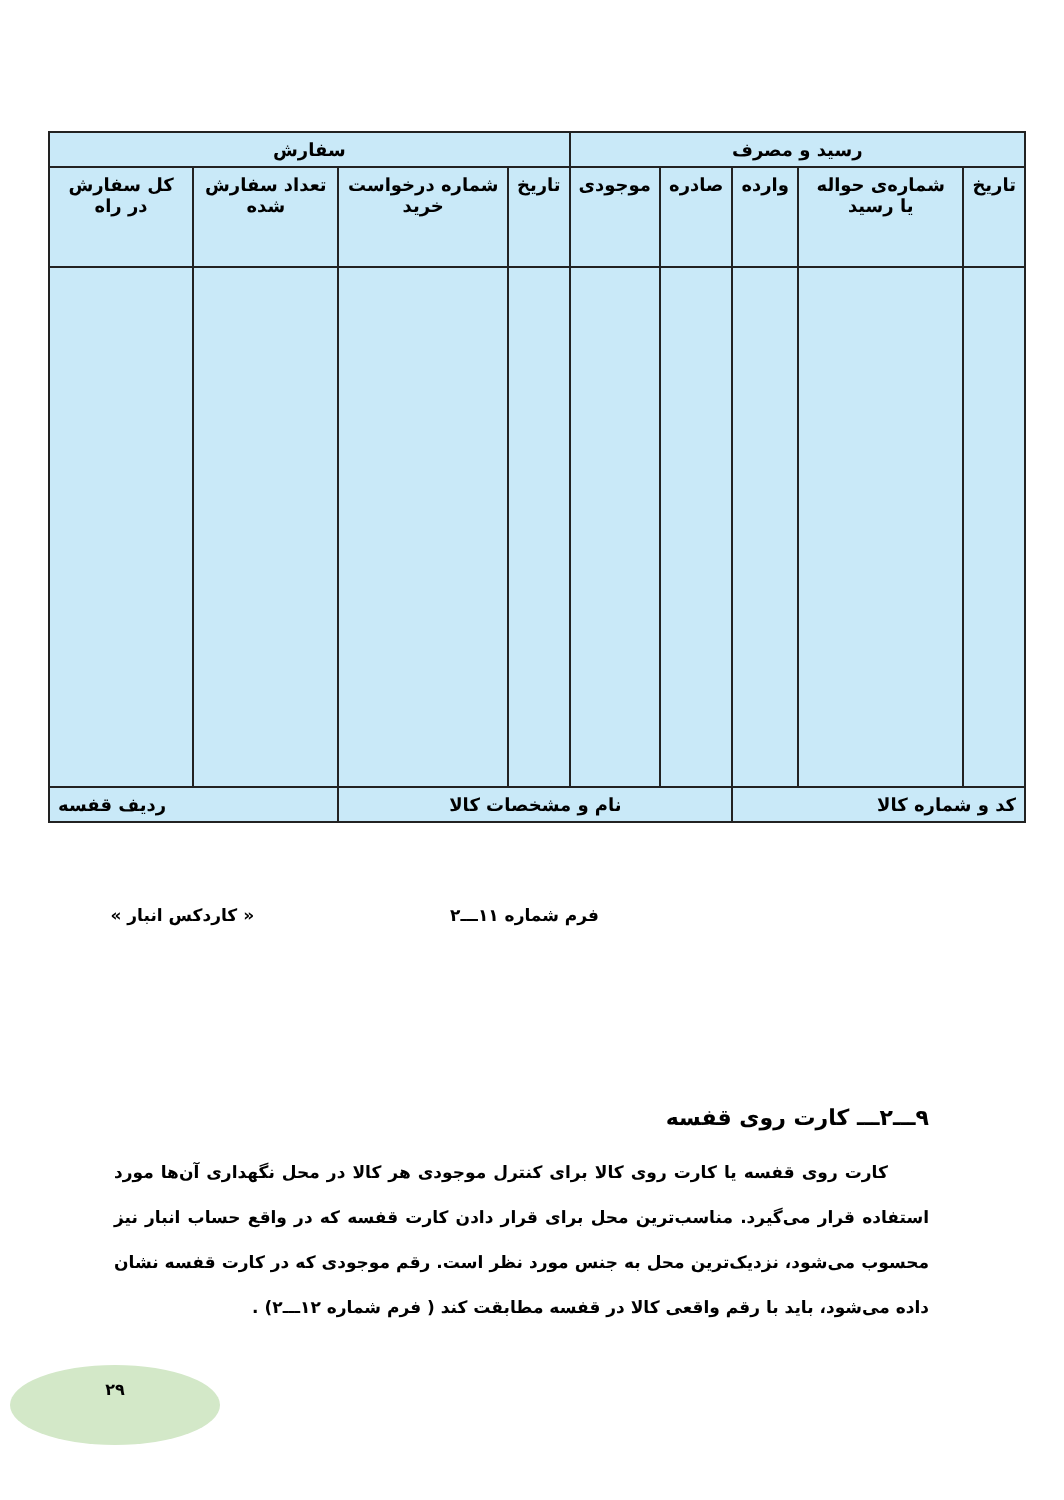| رسید و مصرف | | | | | سفارش | | | |
| --- | --- | --- | --- | --- | --- | --- | --- | --- |
| تاریخ | شماره‌ی حواله یا رسید | وارده | صادره | موجودی | تاریخ | شماره درخواست خرید | تعداد سفارش شده | کل سفارش در راه |
| کد و شماره کالا | | | نام و مشخصات کالا | | | | ردیف قفسه | |
فرم شماره ۱۱ـــ۲ « کاردکس انبار »
۹ـــ۲ـــ کارت روی قفسه
کارت روی قفسه یا کارت روی کالا برای کنترل موجودی هر کالا در محل نگهداری آن‌ها مورد استفاده قرار می‌گیرد. مناسب‌ترین محل برای قرار دادن کارت قفسه که در واقع حساب انبار نیز محسوب می‌شود، نزدیک‌ترین محل به جنس مورد نظر است. رقم موجودی که در کارت قفسه نشان داده می‌شود، باید با رقم واقعی کالا در قفسه مطابقت کند ( فرم شماره ۱۲ـــ۲) .
۲۹